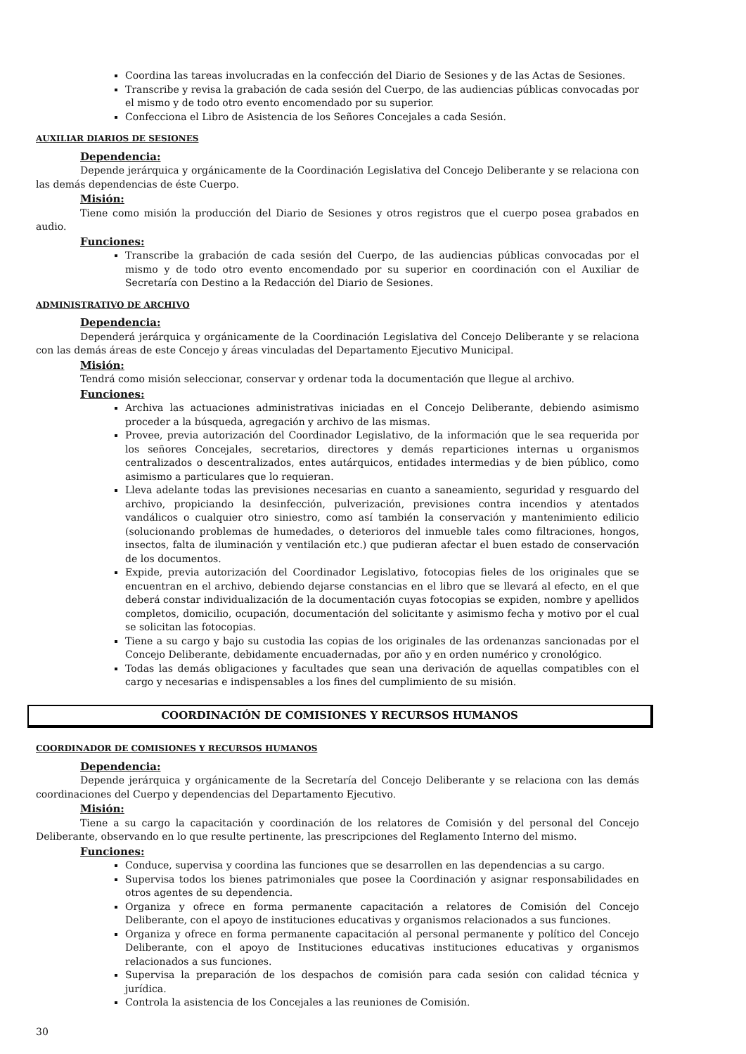Coordina las tareas involucradas en la confección del Diario de Sesiones y de las Actas de Sesiones.
Transcribe y revisa la grabación de cada sesión del Cuerpo, de las audiencias públicas convocadas por el mismo y de todo otro evento encomendado por su superior.
Confecciona el Libro de Asistencia de los Señores Concejales a cada Sesión.
AUXILIAR DIARIOS DE SESIONES
Dependencia:
Depende jerárquica y orgánicamente de la Coordinación Legislativa del Concejo Deliberante y se relaciona con las demás dependencias de éste Cuerpo.
Misión:
Tiene como misión la producción del Diario de Sesiones y otros registros que el cuerpo posea grabados en audio.
Funciones:
Transcribe la grabación de cada sesión del Cuerpo, de las audiencias públicas convocadas por el mismo y de todo otro evento encomendado por su superior en coordinación con el Auxiliar de Secretaría con Destino a la Redacción del Diario de Sesiones.
ADMINISTRATIVO DE ARCHIVO
Dependencia:
Dependerá jerárquica y orgánicamente de la Coordinación Legislativa del Concejo Deliberante y se relaciona con las demás áreas de este Concejo y áreas vinculadas del Departamento Ejecutivo Municipal.
Misión:
Tendrá como misión seleccionar, conservar y ordenar toda la documentación que llegue al archivo.
Funciones:
Archiva las actuaciones administrativas iniciadas en el Concejo Deliberante, debiendo asimismo proceder a la búsqueda, agregación y archivo de las mismas.
Provee, previa autorización del Coordinador Legislativo, de la información que le sea requerida por los señores Concejales, secretarios, directores y demás reparticiones internas u organismos centralizados o descentralizados, entes autárquicos, entidades intermedias y de bien público, como asimismo a particulares que lo requieran.
Lleva adelante todas las previsiones necesarias en cuanto a saneamiento, seguridad y resguardo del archivo, propiciando la desinfección, pulverización, previsiones contra incendios y atentados vandálicos o cualquier otro siniestro, como así también la conservación y mantenimiento edilicio (solucionando problemas de humedades, o deterioros del inmueble tales como filtraciones, hongos, insectos, falta de iluminación y ventilación etc.) que pudieran afectar el buen estado de conservación de los documentos.
Expide, previa autorización del Coordinador Legislativo, fotocopias fieles de los originales que se encuentran en el archivo, debiendo dejarse constancias en el libro que se llevará al efecto, en el que deberá constar individualización de la documentación cuyas fotocopias se expiden, nombre y apellidos completos, domicilio, ocupación, documentación del solicitante y asimismo fecha y motivo por el cual se solicitan las fotocopias.
Tiene a su cargo y bajo su custodia las copias de los originales de las ordenanzas sancionadas por el Concejo Deliberante, debidamente encuadernadas, por año y en orden numérico y cronológico.
Todas las demás obligaciones y facultades que sean una derivación de aquellas compatibles con el cargo y necesarias e indispensables a los fines del cumplimiento de su misión.
COORDINACIÓN DE COMISIONES Y RECURSOS HUMANOS
COORDINADOR DE COMISIONES Y RECURSOS HUMANOS
Dependencia:
Depende jerárquica y orgánicamente de la Secretaría del Concejo Deliberante y se relaciona con las demás coordinaciones del Cuerpo y dependencias del Departamento Ejecutivo.
Misión:
Tiene a su cargo la capacitación y coordinación de los relatores de Comisión y del personal del Concejo Deliberante, observando en lo que resulte pertinente, las prescripciones del Reglamento Interno del mismo.
Funciones:
Conduce, supervisa y coordina las funciones que se desarrollen en las dependencias a su cargo.
Supervisa todos los bienes patrimoniales que posee la Coordinación y asignar responsabilidades en otros agentes de su dependencia.
Organiza y ofrece en forma permanente capacitación a relatores de Comisión del Concejo Deliberante, con el apoyo de instituciones educativas y organismos relacionados a sus funciones.
Organiza y ofrece en forma permanente capacitación al personal permanente y político del Concejo Deliberante, con el apoyo de Instituciones educativas instituciones educativas y organismos relacionados a sus funciones.
Supervisa la preparación de los despachos de comisión para cada sesión con calidad técnica y jurídica.
Controla la asistencia de los Concejales a las reuniones de Comisión.
30